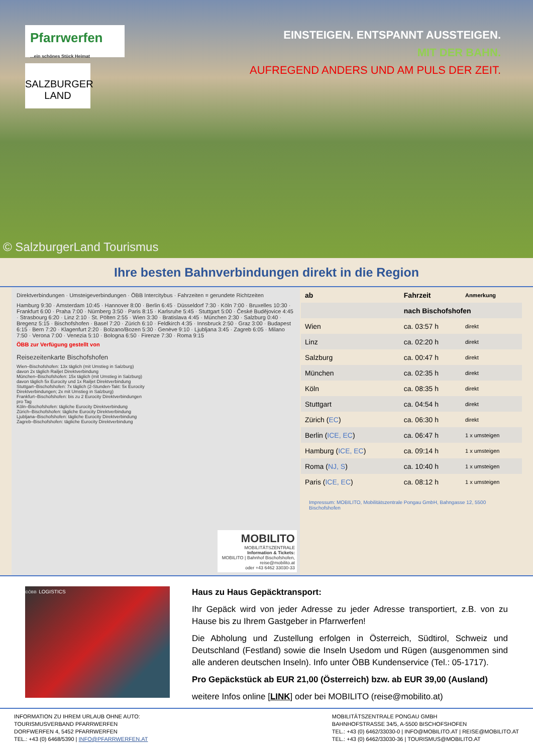Pfarrwerfen
...ein schönes Stück Heimat
SALZBURGER LAND
EINSTEIGEN. ENTSPANNT AUSSTEIGEN.
MIT DER BAHN.
AUFREGEND ANDERS UND AM PULS DER ZEIT.
© SalzburgerLand Tourismus
Ihre besten Bahnverbindungen direkt in die Region
Direktverbindungen · Umsteigeverbindungen · ÖBB Intercitybus · Fahrzeiten = gerundete Richtzeiten
Hamburg 9:30 · Amsterdam 10:45 · Hannover 8:00 · Berlin 6:45 · Düsseldorf 7:30 · Köln 7:00 · Bruxelles 10:30 · Frankfurt 6:00 · Praha 7:00 · Nürnberg 3:50 · Paris 8:15 · Karlsruhe 5:45 · Stuttgart 5:00 · České Budějovice 4:45 · Strasbourg 6:20 · Linz 2:10 · St. Pölten 2:55 · Wien 3:30 · Bratislava 4:45 · München 2:30 · Salzburg 0:40 · Bregenz 5:15 · Bischofshofen · Basel 7:20 · Zürich 6:10 · Feldkirch 4:35 · Innsbruck 2:50 · Graz 3:00 · Budapest 6:15 · Bern 7:20 · Klagenfurt 2:20 · Bolzano/Bozen 5:30 · Genève 9:10 · Ljubljana 3:45 · Zagreb 6:05 · Milano 7:50 · Verona 7:00 · Venezia 5:10 · Bologna 6:50 · Firenze 7:30 · Roma 9:15
ÖBB zur Verfügung gestellt von
Reisezeitenkarte Bischofshofen
Wien–Bischofshofen: 13x täglich (mit Umstieg in Salzburg) davon 2x täglich Railjet Direktverbindung
München–Bischofshofen: 15x täglich (mit Umstieg in Salzburg) davon täglich 5x Eurocity und 1x Railjet Direktverbindung
Stuttgart–Bischofshofen: 7x täglich (2-Stunden-Takt: 5x Eurocity Direktverbindungen; 2x mit Umstieg in Salzburg)
Frankfurt–Bischofshofen: bis zu 2 Eurocity Direktverbindungen pro Tag
Köln–Bischofshofen: tägliche Eurocity Direktverbindung
Zürich–Bischofshofen: tägliche Eurocity Direktverbindung
Ljubljana–Bischofshofen: tägliche Eurocity Direktverbindung
Zagreb–Bischofshofen: tägliche Eurocity Direktverbindung
MOBILITO
MOBILITÄTSZENTRALE
Information & Tickets:
MOBILITO | Bahnhof Bischofshofen,
reise@mobilito.at
oder +43 6462 33030-33
| ab | Fahrzeit | Anmerkung |
| --- | --- | --- |
| | nach Bischofshofen | |
| Wien | ca. 03:57 h | direkt |
| Linz | ca. 02:20 h | direkt |
| Salzburg | ca. 00:47 h | direkt |
| München | ca. 02:35 h | direkt |
| Köln | ca. 08:35 h | direkt |
| Stuttgart | ca. 04:54 h | direkt |
| Zürich ( EC ) | ca. 06:30 h | direkt |
| Berlin ( ICE, EC ) | ca. 06:47 h | 1 x umsteigen |
| Hamburg ( ICE, EC ) | ca. 09:14 h | 1 x umsteigen |
| Roma ( NJ, S ) | ca. 10:40 h | 1 x umsteigen |
| Paris ( ICE, EC ) | ca. 08:12 h | 1 x umsteigen |
Impressum: MOBILITO, Mobilitätszentrale Pongau GmbH, Bahngasse 12, 5500 Bischofshofen
©ÖBB LOGISTICS
Haus zu Haus Gepäcktransport:
Ihr Gepäck wird von jeder Adresse zu jeder Adresse transportiert, z.B. von zu Hause bis zu Ihrem Gastgeber in Pfarrwerfen!
Die Abholung und Zustellung erfolgen in Österreich, Südtirol, Schweiz und Deutschland (Festland) sowie die Inseln Usedom und Rügen (ausgenommen sind alle anderen deutschen Inseln). Info unter ÖBB Kundenservice (Tel.: 05-1717).
Pro Gepäckstück ab EUR 21,00 (Österreich) bzw. ab EUR 39,00 (Ausland)
weitere Infos online [LINK] oder bei MOBILITO (reise@mobilito.at)
INFORMATION ZU IHREM URLAUB OHNE AUTO:
TOURISMUSVERBAND PFARRWERFEN
DORFWERFEN 4, 5452 PFARRWERFEN
TEL.: +43 (0) 6468/5390 | INFO@PFARRWERFEN.AT
MOBILITÄTSZENTRALE PONGAU GMBH
BAHNHOFSTRASSE 34/5, A-5500 BISCHOFSHOFEN
TEL.: +43 (0) 6462/33030-0 | INFO@MOBILITO.AT | REISE@MOBILITO.AT
TEL.: +43 (0) 6462/33030-36 | TOURISMUS@MOBILITO.AT